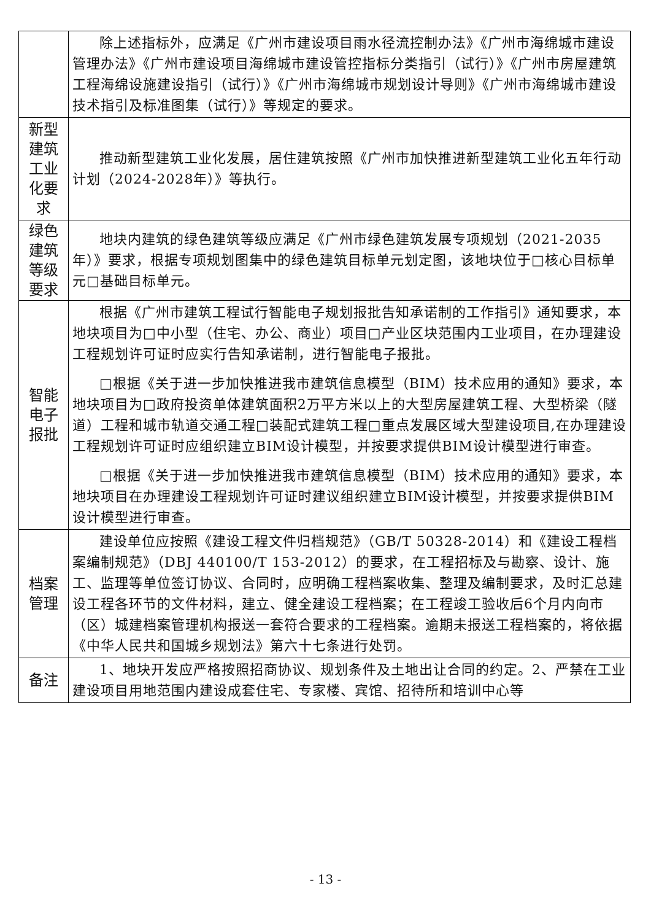| | 除上述指标外，应满足《广州市建设项目雨水径流控制办法》《广州市海绵城市建设管理办法》《广州市建设项目海绵城市建设管控指标分类指引（试行）》《广州市房屋建筑工程海绵设施建设指引（试行）》《广州市海绵城市规划设计导则》《广州市海绵城市建设技术指引及标准图集（试行）》等规定的要求。 |
| 新型 建筑 工业 化要 求 | 推动新型建筑工业化发展，居住建筑按照《广州市加快推进新型建筑工业化五年行动计划（2024-2028年）》等执行。 |
| 绿色 建筑 等级 要求 | 地块内建筑的绿色建筑等级应满足《广州市绿色建筑发展专项规划（2021-2035年）》要求，根据专项规划图集中的绿色建筑目标单元划定图，该地块位于□核心目标单元□基础目标单元。 |
| 智能 电子 报批 | 根据《广州市建筑工程试行智能电子规划报批告知承诺制的工作指引》通知要求，本地块项目为□中小型（住宅、办公、商业）项目□产业区块范围内工业项目，在办理建设工程规划许可证时应实行告知承诺制，进行智能电子报批。 □根据《关于进一步加快推进我市建筑信息模型（BIM）技术应用的通知》要求，本地块项目为□政府投资单体建筑面积2万平方米以上的大型房屋建筑工程、大型桥梁（隧道）工程和城市轨道交通工程□装配式建筑工程□重点发展区域大型建设项目,在办理建设工程规划许可证时应组织建立BIM设计模型，并按要求提供BIM设计模型进行审查。 □根据《关于进一步加快推进我市建筑信息模型（BIM）技术应用的通知》要求，本地块项目在办理建设工程规划许可证时建议组织建立BIM设计模型，并按要求提供BIM设计模型进行审查。 |
| 档案 管理 | 建设单位应按照《建设工程文件归档规范》（GB/T 50328-2014）和《建设工程档案编制规范》（DBJ 440100/T 153-2012）的要求，在工程招标及与勘察、设计、施工、监理等单位签订协议、合同时，应明确工程档案收集、整理及编制要求，及时汇总建设工程各环节的文件材料，建立、健全建设工程档案；在工程竣工验收后6个月内向市（区）城建档案管理机构报送一套符合要求的工程档案。逾期未报送工程档案的，将依据《中华人民共和国城乡规划法》第六十七条进行处罚。 |
| 备注 | 1、地块开发应严格按照招商协议、规划条件及土地出让合同的约定。2、严禁在工业建设项目用地范围内建设成套住宅、专家楼、宾馆、招待所和培训中心等 |
- 13 -